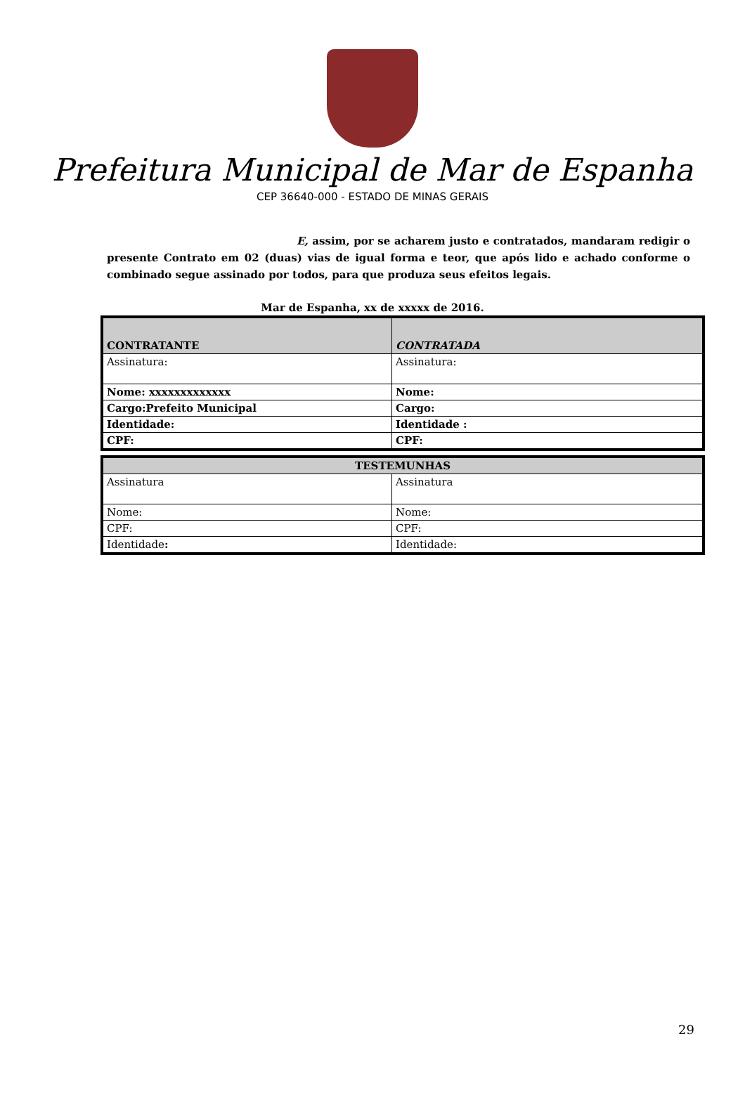Prefeitura Municipal de Mar de Espanha
CEP 36640-000 - ESTADO DE MINAS GERAIS
E, assim, por se acharem justo e contratados, mandaram redigir o presente Contrato em 02 (duas) vias de igual forma e teor, que após lido e achado conforme o combinado segue assinado por todos, para que produza seus efeitos legais.
Mar de Espanha, xx de xxxxx de 2016.
| CONTRATANTE | CONTRATADA |
| Assinatura: | Assinatura: |
| Nome: xxxxxxxxxxxxx | Nome: |
| Cargo:Prefeito Municipal | Cargo: |
| Identidade: | Identidade : |
| CPF: | CPF: |
| TESTEMUNHAS | |
| --- | --- |
| Assinatura | Assinatura |
| Nome: | Nome: |
| CPF: | CPF: |
| Identidade : | Identidade: |
29